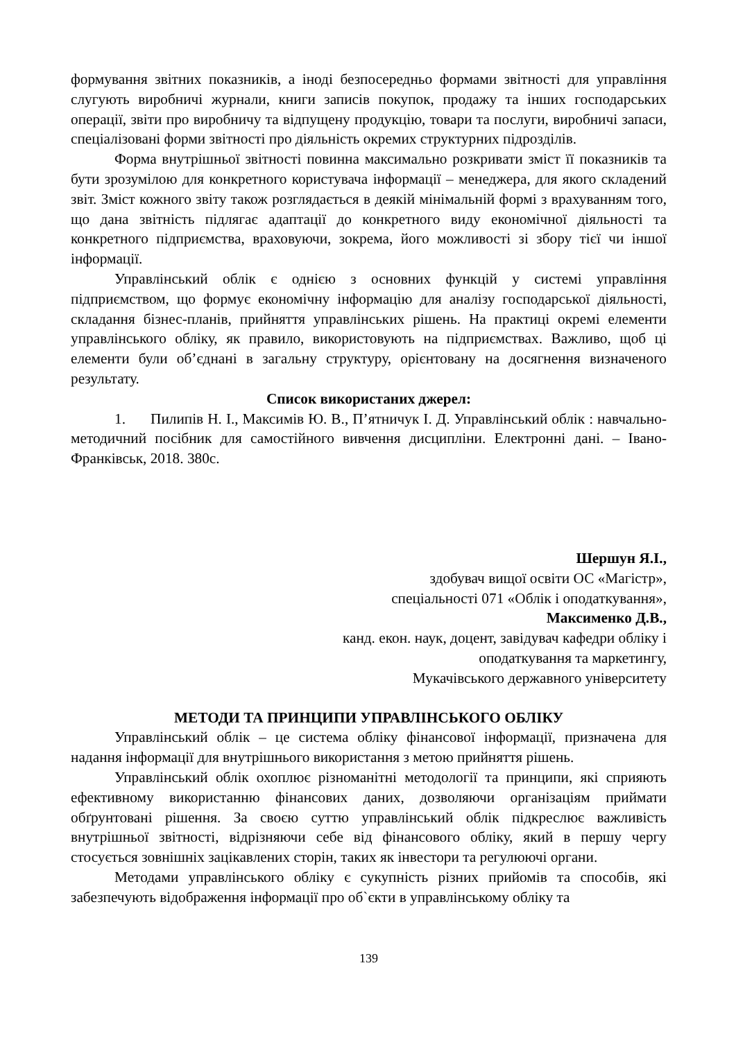формування звітних показників, а іноді безпосередньо формами звітності для управління слугують виробничі журнали, книги записів покупок, продажу та інших господарських операції, звіти про виробничу та відпущену продукцію, товари та послуги, виробничі запаси, спеціалізовані форми звітності про діяльність окремих структурних підрозділів.
Форма внутрішньої звітності повинна максимально розкривати зміст її показників та бути зрозумілою для конкретного користувача інформації – менеджера, для якого складений звіт. Зміст кожного звіту також розглядається в деякій мінімальній формі з врахуванням того, що дана звітність підлягає адаптації до конкретного виду економічної діяльності та конкретного підприємства, враховуючи, зокрема, його можливості зі збору тієї чи іншої інформації.
Управлінський облік є однією з основних функцій у системі управління підприємством, що формує економічну інформацію для аналізу господарської діяльності, складання бізнес-планів, прийняття управлінських рішень. На практиці окремі елементи управлінського обліку, як правило, використовують на підприємствах. Важливо, щоб ці елементи були об’єднані в загальну структуру, орієнтовану на досягнення визначеного результату.
Список використаних джерел:
1. Пилипів Н. І., Максимів Ю. В., П’ятничук І. Д. Управлінський облік : навчально-методичний посібник для самостійного вивчення дисципліни. Електронні дані. – Івано-Франківськ, 2018. 380с.
Шершун Я.І.,
здобувач вищої освіти ОС «Магістр»,
спеціальності 071 «Облік і оподаткування»,
Максименко Д.В.,
канд. екон. наук, доцент, завідувач кафедри обліку і
оподаткування та маркетингу,
Мукачівського державного університету
МЕТОДИ ТА ПРИНЦИПИ УПРАВЛІНСЬКОГО ОБЛІКУ
Управлінський облік – це система обліку фінансової інформації, призначена для надання інформації для внутрішнього використання з метою прийняття рішень.
Управлінський облік охоплює різноманітні методології та принципи, які сприяють ефективному використанню фінансових даних, дозволяючи організаціям приймати обґрунтовані рішення. За своєю суттю управлінський облік підкреслює важливість внутрішньої звітності, відрізняючи себе від фінансового обліку, який в першу чергу стосується зовнішніх зацікавлених сторін, таких як інвестори та регулюючі органи.
Методами управлінського обліку є сукупність різних прийомів та способів, які забезпечують відображення інформації про об`єкти в управлінському обліку та
139